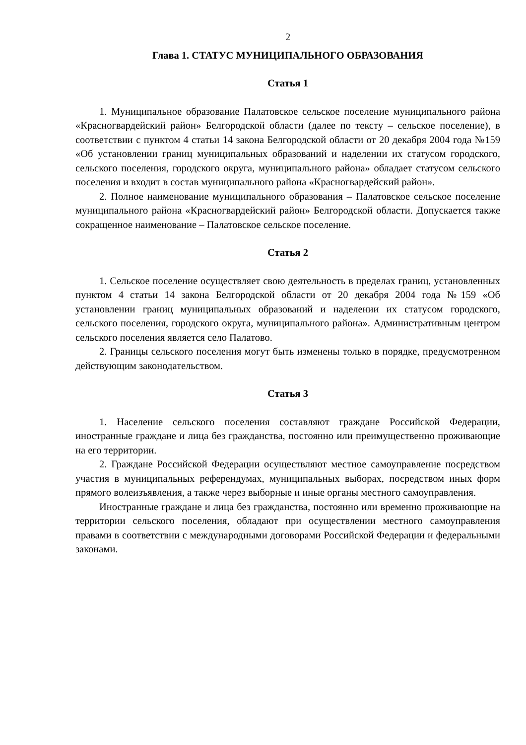2
Глава 1. СТАТУС МУНИЦИПАЛЬНОГО ОБРАЗОВАНИЯ
Статья 1
1. Муниципальное образование Палатовское сельское поселение муниципального района «Красногвардейский район» Белгородской области (далее по тексту – сельское поселение), в соответствии с пунктом 4 статьи 14 закона Белгородской области от 20 декабря 2004 года №159 «Об установлении границ муниципальных образований и наделении их статусом городского, сельского поселения, городского округа, муниципального района» обладает статусом сельского поселения и входит в состав муниципального района «Красногвардейский район».
2. Полное наименование муниципального образования – Палатовское сельское поселение муниципального района «Красногвардейский район» Белгородской области. Допускается также сокращенное наименование – Палатовское сельское поселение.
Статья 2
1. Сельское поселение осуществляет свою деятельность в пределах границ, установленных пунктом 4 статьи 14 закона Белгородской области от 20 декабря 2004 года №159 «Об установлении границ муниципальных образований и наделении их статусом городского, сельского поселения, городского округа, муниципального района». Административным центром сельского поселения является село Палатово.
2. Границы сельского поселения могут быть изменены только в порядке, предусмотренном действующим законодательством.
Статья 3
1. Население сельского поселения составляют граждане Российской Федерации, иностранные граждане и лица без гражданства, постоянно или преимущественно проживающие на его территории.
2. Граждане Российской Федерации осуществляют местное самоуправление посредством участия в муниципальных референдумах, муниципальных выборах, посредством иных форм прямого волеизъявления, а также через выборные и иные органы местного самоуправления.
Иностранные граждане и лица без гражданства, постоянно или временно проживающие на территории сельского поселения, обладают при осуществлении местного самоуправления правами в соответствии с международными договорами Российской Федерации и федеральными законами.